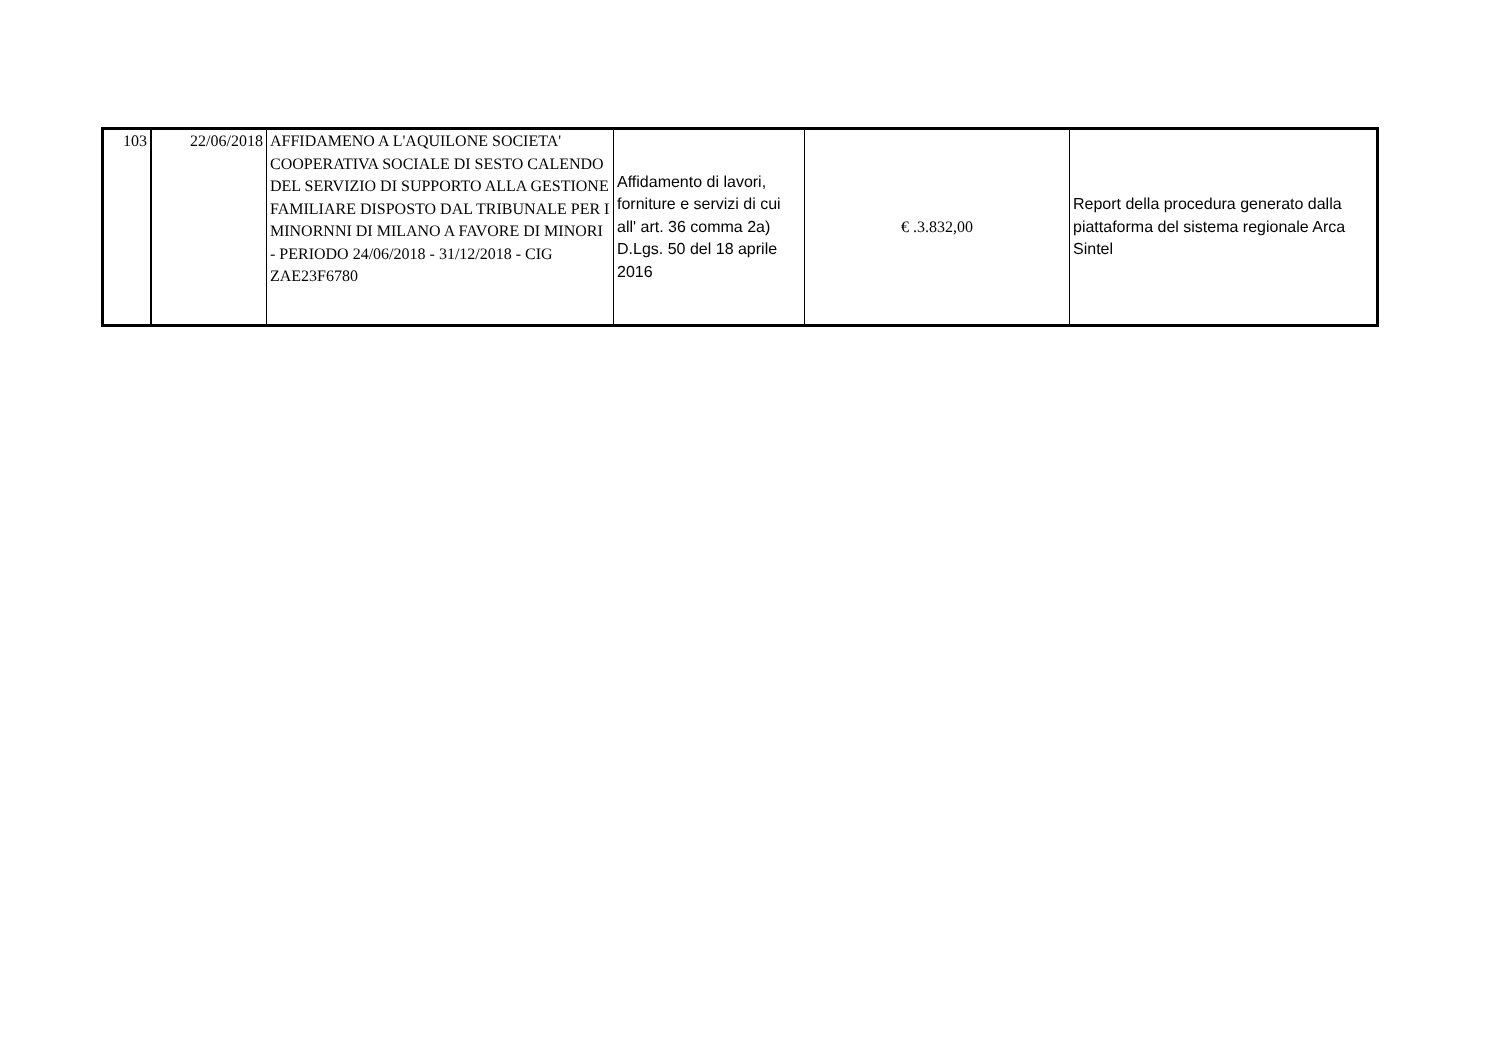| 103 | 22/06/2018 | AFFIDAMENO A L'AQUILONE SOCIETA' COOPERATIVA SOCIALE DI SESTO CALENDO DEL SERVIZIO DI SUPPORTO ALLA GESTIONE FAMILIARE DISPOSTO DAL TRIBUNALE PER I MINORNNI DI MILANO A FAVORE DI MINORI - PERIODO 24/06/2018 - 31/12/2018 - CIG ZAE23F6780 | Affidamento di lavori, forniture e servizi di cui all' art. 36 comma 2a) D.Lgs. 50 del 18 aprile 2016 | € .3.832,00 | Report della procedura generato dalla piattaforma del sistema regionale Arca Sintel |